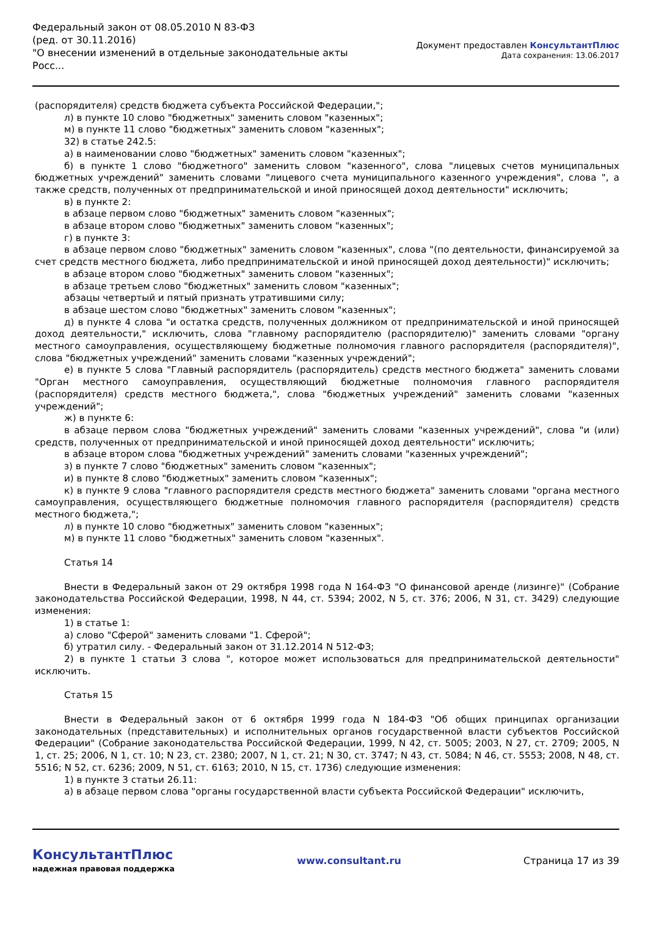Федеральный закон от 08.05.2010 N 83-ФЗ
(ред. от 30.11.2016)
"О внесении изменений в отдельные законодательные акты Росс...
Документ предоставлен КонсультантПлюс
Дата сохранения: 13.06.2017
(распорядителя) средств бюджета субъекта Российской Федерации,";
л) в пункте 10 слово "бюджетных" заменить словом "казенных";
м) в пункте 11 слово "бюджетных" заменить словом "казенных";
32) в статье 242.5:
а) в наименовании слово "бюджетных" заменить словом "казенных";
б) в пункте 1 слово "бюджетного" заменить словом "казенного", слова "лицевых счетов муниципальных бюджетных учреждений" заменить словами "лицевого счета муниципального казенного учреждения", слова ", а также средств, полученных от предпринимательской и иной приносящей доход деятельности" исключить;
в) в пункте 2:
в абзаце первом слово "бюджетных" заменить словом "казенных";
в абзаце втором слово "бюджетных" заменить словом "казенных";
г) в пункте 3:
в абзаце первом слово "бюджетных" заменить словом "казенных", слова "(по деятельности, финансируемой за счет средств местного бюджета, либо предпринимательской и иной приносящей доход деятельности)" исключить;
в абзаце втором слово "бюджетных" заменить словом "казенных";
в абзаце третьем слово "бюджетных" заменить словом "казенных";
абзацы четвертый и пятый признать утратившими силу;
в абзаце шестом слово "бюджетных" заменить словом "казенных";
д) в пункте 4 слова "и остатка средств, полученных должником от предпринимательской и иной приносящей доход деятельности," исключить, слова "главному распорядителю (распорядителю)" заменить словами "органу местного самоуправления, осуществляющему бюджетные полномочия главного распорядителя (распорядителя)", слова "бюджетных учреждений" заменить словами "казенных учреждений";
е) в пункте 5 слова "Главный распорядитель (распорядитель) средств местного бюджета" заменить словами "Орган местного самоуправления, осуществляющий бюджетные полномочия главного распорядителя (распорядителя) средств местного бюджета,", слова "бюджетных учреждений" заменить словами "казенных учреждений";
ж) в пункте 6:
в абзаце первом слова "бюджетных учреждений" заменить словами "казенных учреждений", слова "и (или) средств, полученных от предпринимательской и иной приносящей доход деятельности" исключить;
в абзаце втором слова "бюджетных учреждений" заменить словами "казенных учреждений";
з) в пункте 7 слово "бюджетных" заменить словом "казенных";
и) в пункте 8 слово "бюджетных" заменить словом "казенных";
к) в пункте 9 слова "главного распорядителя средств местного бюджета" заменить словами "органа местного самоуправления, осуществляющего бюджетные полномочия главного распорядителя (распорядителя) средств местного бюджета,";
л) в пункте 10 слово "бюджетных" заменить словом "казенных";
м) в пункте 11 слово "бюджетных" заменить словом "казенных".
Статья 14
Внести в Федеральный закон от 29 октября 1998 года N 164-ФЗ "О финансовой аренде (лизинге)" (Собрание законодательства Российской Федерации, 1998, N 44, ст. 5394; 2002, N 5, ст. 376; 2006, N 31, ст. 3429) следующие изменения:
1) в статье 1:
а) слово "Сферой" заменить словами "1. Сферой";
б) утратил силу. - Федеральный закон от 31.12.2014 N 512-ФЗ;
2) в пункте 1 статьи 3 слова ", которое может использоваться для предпринимательской деятельности" исключить.
Статья 15
Внести в Федеральный закон от 6 октября 1999 года N 184-ФЗ "Об общих принципах организации законодательных (представительных) и исполнительных органов государственной власти субъектов Российской Федерации" (Собрание законодательства Российской Федерации, 1999, N 42, ст. 5005; 2003, N 27, ст. 2709; 2005, N 1, ст. 25; 2006, N 1, ст. 10; N 23, ст. 2380; 2007, N 1, ст. 21; N 30, ст. 3747; N 43, ст. 5084; N 46, ст. 5553; 2008, N 48, ст. 5516; N 52, ст. 6236; 2009, N 51, ст. 6163; 2010, N 15, ст. 1736) следующие изменения:
1) в пункте 3 статьи 26.11:
а) в абзаце первом слова "органы государственной власти субъекта Российской Федерации" исключить,
КонсультантПлюс
надежная правовая поддержка
www.consultant.ru Страница 17 из 39